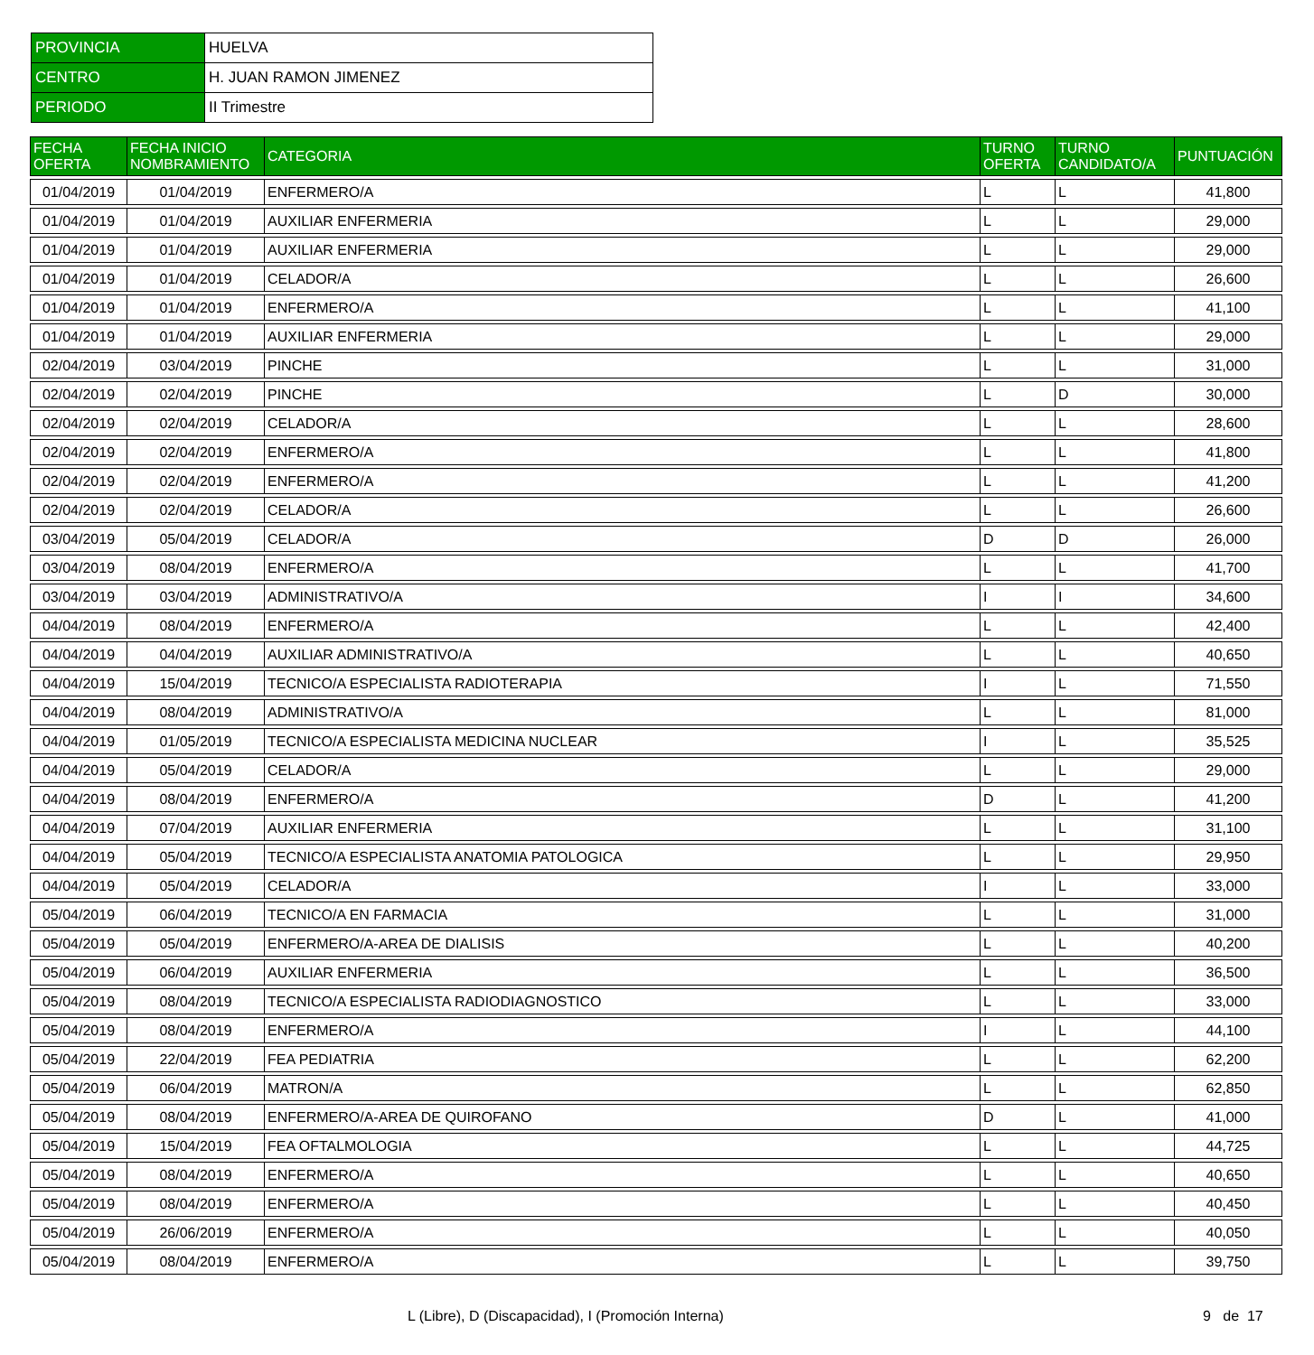| PROVINCIA | HUELVA |
| CENTRO | H. JUAN RAMON JIMENEZ |
| PERIODO | II Trimestre |
| FECHA OFERTA | FECHA INICIO NOMBRAMIENTO | CATEGORIA | TURNO OFERTA | TURNO CANDIDATO/A | PUNTUACIÓN |
| --- | --- | --- | --- | --- | --- |
| 01/04/2019 | 01/04/2019 | ENFERMERO/A | L | L | 41,800 |
| 01/04/2019 | 01/04/2019 | AUXILIAR ENFERMERIA | L | L | 29,000 |
| 01/04/2019 | 01/04/2019 | AUXILIAR ENFERMERIA | L | L | 29,000 |
| 01/04/2019 | 01/04/2019 | CELADOR/A | L | L | 26,600 |
| 01/04/2019 | 01/04/2019 | ENFERMERO/A | L | L | 41,100 |
| 01/04/2019 | 01/04/2019 | AUXILIAR ENFERMERIA | L | L | 29,000 |
| 02/04/2019 | 03/04/2019 | PINCHE | L | L | 31,000 |
| 02/04/2019 | 02/04/2019 | PINCHE | L | D | 30,000 |
| 02/04/2019 | 02/04/2019 | CELADOR/A | L | L | 28,600 |
| 02/04/2019 | 02/04/2019 | ENFERMERO/A | L | L | 41,800 |
| 02/04/2019 | 02/04/2019 | ENFERMERO/A | L | L | 41,200 |
| 02/04/2019 | 02/04/2019 | CELADOR/A | L | L | 26,600 |
| 03/04/2019 | 05/04/2019 | CELADOR/A | D | D | 26,000 |
| 03/04/2019 | 08/04/2019 | ENFERMERO/A | L | L | 41,700 |
| 03/04/2019 | 03/04/2019 | ADMINISTRATIVO/A | I | I | 34,600 |
| 04/04/2019 | 08/04/2019 | ENFERMERO/A | L | L | 42,400 |
| 04/04/2019 | 04/04/2019 | AUXILIAR ADMINISTRATIVO/A | L | L | 40,650 |
| 04/04/2019 | 15/04/2019 | TECNICO/A ESPECIALISTA RADIOTERAPIA | I | L | 71,550 |
| 04/04/2019 | 08/04/2019 | ADMINISTRATIVO/A | L | L | 81,000 |
| 04/04/2019 | 01/05/2019 | TECNICO/A ESPECIALISTA MEDICINA NUCLEAR | I | L | 35,525 |
| 04/04/2019 | 05/04/2019 | CELADOR/A | L | L | 29,000 |
| 04/04/2019 | 08/04/2019 | ENFERMERO/A | D | L | 41,200 |
| 04/04/2019 | 07/04/2019 | AUXILIAR ENFERMERIA | L | L | 31,100 |
| 04/04/2019 | 05/04/2019 | TECNICO/A ESPECIALISTA ANATOMIA PATOLOGICA | L | L | 29,950 |
| 04/04/2019 | 05/04/2019 | CELADOR/A | I | L | 33,000 |
| 05/04/2019 | 06/04/2019 | TECNICO/A EN FARMACIA | L | L | 31,000 |
| 05/04/2019 | 05/04/2019 | ENFERMERO/A-AREA DE DIALISIS | L | L | 40,200 |
| 05/04/2019 | 06/04/2019 | AUXILIAR ENFERMERIA | L | L | 36,500 |
| 05/04/2019 | 08/04/2019 | TECNICO/A ESPECIALISTA RADIODIAGNOSTICO | L | L | 33,000 |
| 05/04/2019 | 08/04/2019 | ENFERMERO/A | I | L | 44,100 |
| 05/04/2019 | 22/04/2019 | FEA PEDIATRIA | L | L | 62,200 |
| 05/04/2019 | 06/04/2019 | MATRON/A | L | L | 62,850 |
| 05/04/2019 | 08/04/2019 | ENFERMERO/A-AREA DE QUIROFANO | D | L | 41,000 |
| 05/04/2019 | 15/04/2019 | FEA OFTALMOLOGIA | L | L | 44,725 |
| 05/04/2019 | 08/04/2019 | ENFERMERO/A | L | L | 40,650 |
| 05/04/2019 | 08/04/2019 | ENFERMERO/A | L | L | 40,450 |
| 05/04/2019 | 26/06/2019 | ENFERMERO/A | L | L | 40,050 |
| 05/04/2019 | 08/04/2019 | ENFERMERO/A | L | L | 39,750 |
L (Libre), D (Discapacidad), I (Promoción Interna) 9 de 17